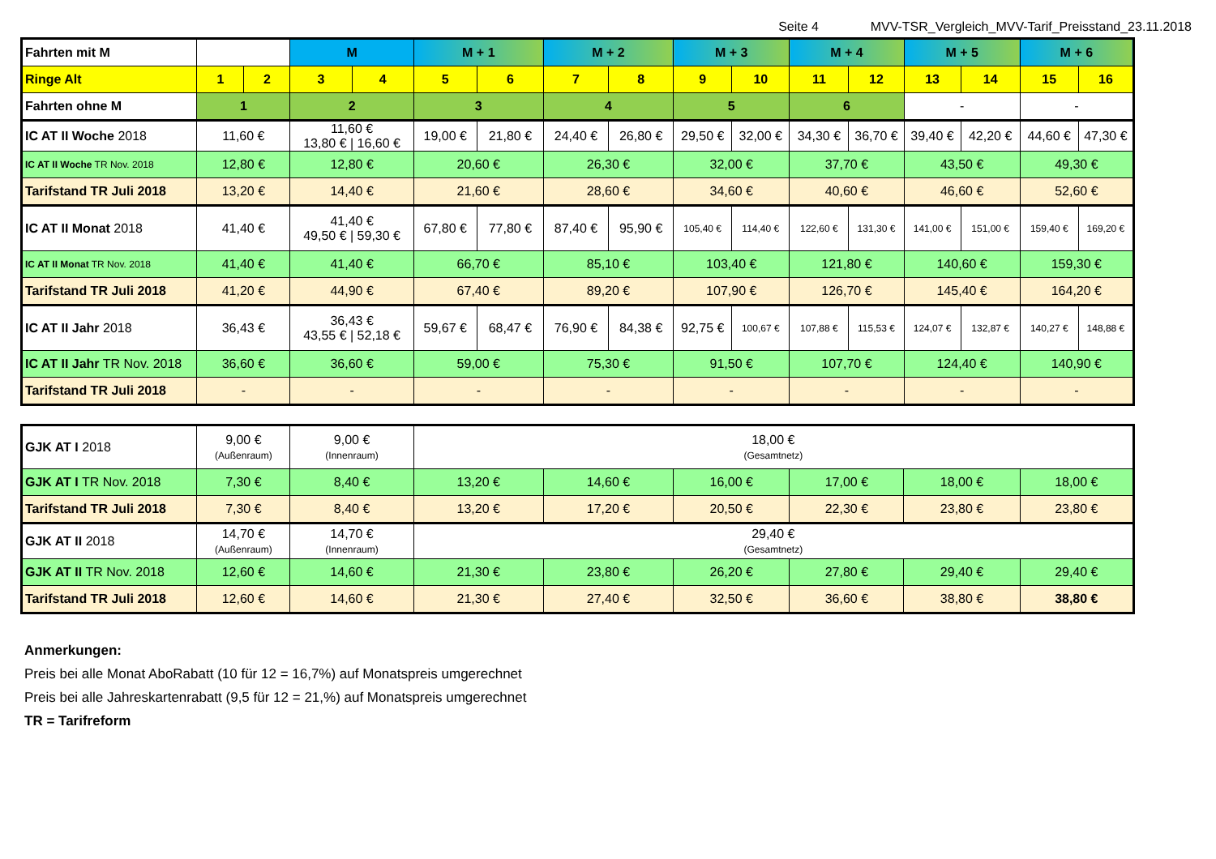Seite 4 MVV-TSR_Vergleich_MVV-Tarif_Preisstand_23.11.2018
| Fahrten mit M | | | M | | M + 1 | | M + 2 | | M + 3 | | M + 4 | | M + 5 | | M + 6 | |
| Ringe Alt | 1 | 2 | 3 | 4 | 5 | 6 | 7 | 8 | 9 | 10 | 11 | 12 | 13 | 14 | 15 | 16 |
| Fahrten ohne M | 1 | | 2 | | 3 | | 4 | | 5 | | 6 | | - | | - | |
| IC AT II Woche 2018 | 11,60 € | | 11,60 € 13,80 € / 16,60 € | | 19,00 € | 21,80 € | 24,40 € | 26,80 € | 29,50 € | 32,00 € | 34,30 € | 36,70 € | 39,40 € | 42,20 € | 44,60 € | 47,30 € |
| IC AT II Woche TR Nov. 2018 | 12,80 € | | 12,80 € | | 20,60 € | | 26,30 € | | 32,00 € | | 37,70 € | | 43,50 € | | 49,30 € | |
| Tarifstand TR Juli 2018 | 13,20 € | | 14,40 € | | 21,60 € | | 28,60 € | | 34,60 € | | 40,60 € | | 46,60 € | | 52,60 € | |
| IC AT II Monat 2018 | 41,40 € | | 41,40 € 49,50 € / 59,30 € | | 67,80 € | 77,80 € | 87,40 € | 95,90 € | 105,40 € | 114,40 € | 122,60 € | 131,30 € | 141,00 € | 151,00 € | 159,40 € | 169,20 € |
| IC AT II Monat TR Nov. 2018 | 41,40 € | | 41,40 € | | 66,70 € | | 85,10 € | | 103,40 € | | 121,80 € | | 140,60 € | | 159,30 € | |
| Tarifstand TR Juli 2018 | 41,20 € | | 44,90 € | | 67,40 € | | 89,20 € | | 107,90 € | | 126,70 € | | 145,40 € | | 164,20 € | |
| IC AT II Jahr 2018 | 36,43 € | | 36,43 € 43,55 € / 52,18 € | | 59,67 € | 68,47 € | 76,90 € | 84,38 € | 92,75 € | 100,67 € | 107,88 € | 115,53 € | 124,07 € | 132,87 € | 140,27 € | 148,88 € |
| IC AT II Jahr TR Nov. 2018 | 36,60 € | | 36,60 € | | 59,00 € | | 75,30 € | | 91,50 € | | 107,70 € | | 124,40 € | | 140,90 € | |
| Tarifstand TR Juli 2018 | - | | - | | - | | - | | - | | - | | - | | - | |
| GJK AT I 2018 | 9,00 € (Außenraum) | 9,00 € (Innenraum) | 18,00 € (Gesamtnetz) | | | | | |
| GJK AT I TR Nov. 2018 | 7,30 € | 8,40 € | 13,20 € | 14,60 € | 16,00 € | 17,00 € | 18,00 € | 18,00 € |
| Tarifstand TR Juli 2018 | 7,30 € | 8,40 € | 13,20 € | 17,20 € | 20,50 € | 22,30 € | 23,80 € | 23,80 € |
| GJK AT II 2018 | 14,70 € (Außenraum) | 14,70 € (Innenraum) | 29,40 € (Gesamtnetz) | | | | | |
| GJK AT II TR Nov. 2018 | 12,60 € | 14,60 € | 21,30 € | 23,80 € | 26,20 € | 27,80 € | 29,40 € | 29,40 € |
| Tarifstand TR Juli 2018 | 12,60 € | 14,60 € | 21,30 € | 27,40 € | 32,50 € | 36,60 € | 38,80 € | 38,80 € |
Anmerkungen:
Preis bei alle Monat AboRabatt (10 für 12 = 16,7%) auf Monatspreis umgerechnet
Preis bei alle Jahreskartenrabatt (9,5 für 12 = 21,%) auf Monatspreis umgerechnet
TR = Tarifreform